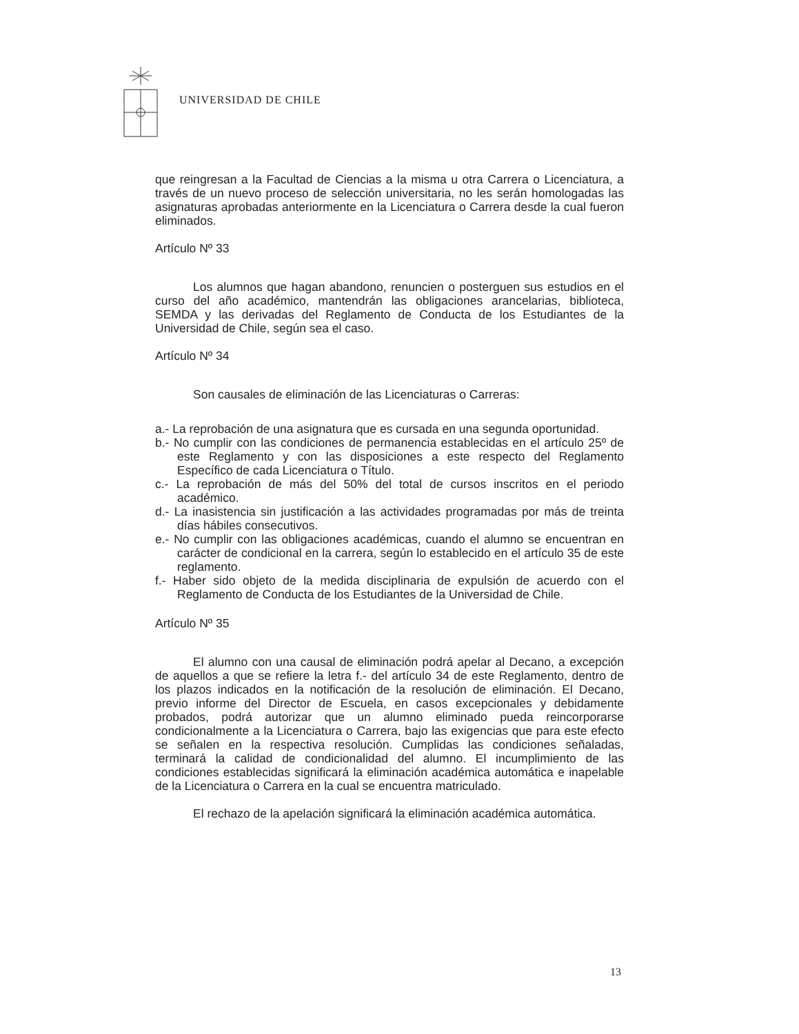UNIVERSIDAD DE CHILE
que reingresan a la Facultad de Ciencias a la misma u otra Carrera o Licenciatura, a través de un nuevo proceso de selección universitaria, no les serán homologadas las asignaturas aprobadas anteriormente en la Licenciatura o Carrera desde la cual fueron eliminados.
Artículo Nº 33
Los alumnos que hagan abandono, renuncien o posterguen sus estudios en el curso del año académico, mantendrán las obligaciones arancelarias, biblioteca, SEMDA y las derivadas del Reglamento de Conducta de los Estudiantes de la Universidad de Chile, según sea el caso.
Artículo Nº 34
Son causales de eliminación de las Licenciaturas o Carreras:
a.- La reprobación de una asignatura que es cursada en una segunda oportunidad.
b.- No cumplir con las condiciones de permanencia establecidas en el artículo 25º de este Reglamento y con las disposiciones a este respecto del Reglamento Específico de cada Licenciatura o Título.
c.- La reprobación de más del 50% del total de cursos inscritos en el periodo académico.
d.- La inasistencia sin justificación a las actividades programadas por más de treinta días hábiles consecutivos.
e.- No cumplir con las obligaciones académicas, cuando el alumno se encuentran en carácter de condicional en la carrera, según lo establecido en el artículo 35 de este reglamento.
f.- Haber sido objeto de la medida disciplinaria de expulsión de acuerdo con el Reglamento de Conducta de los Estudiantes de la Universidad de Chile.
Artículo Nº 35
El alumno con una causal de eliminación podrá apelar al Decano, a excepción de aquellos a que se refiere la letra f.- del artículo 34 de este Reglamento, dentro de los plazos indicados en la notificación de la resolución de eliminación. El Decano, previo informe del Director de Escuela, en casos excepcionales y debidamente probados, podrá autorizar que un alumno eliminado pueda reincorporarse condicionalmente a la Licenciatura o Carrera, bajo las exigencias que para este efecto se señalen en la respectiva resolución. Cumplidas las condiciones señaladas, terminará la calidad de condicionalidad del alumno. El incumplimiento de las condiciones establecidas significará la eliminación académica automática e inapelable de la Licenciatura o Carrera en la cual se encuentra matriculado.
El rechazo de la apelación significará la eliminación académica automática.
13